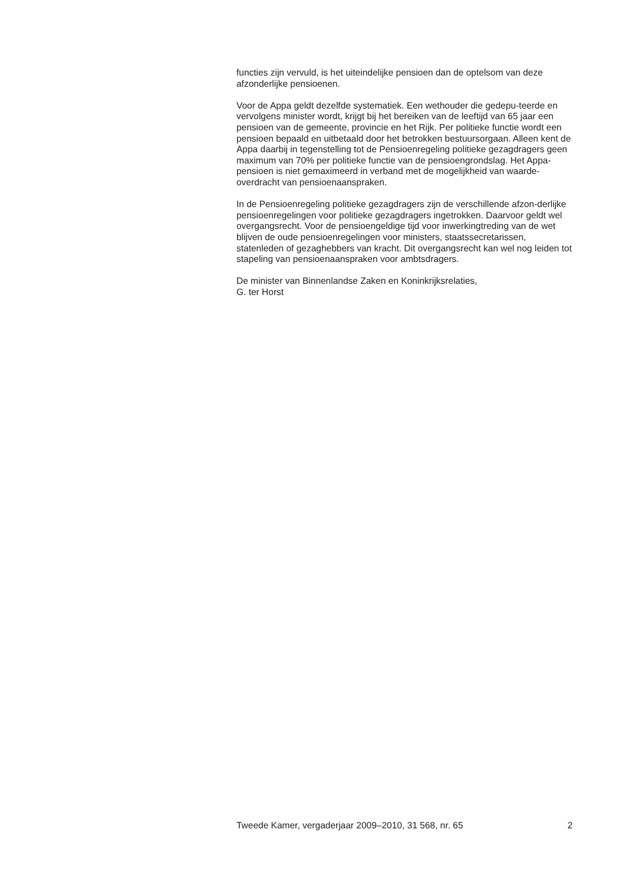functies zijn vervuld, is het uiteindelijke pensioen dan de optelsom van deze afzonderlijke pensioenen.
Voor de Appa geldt dezelfde systematiek. Een wethouder die gedepu-teerde en vervolgens minister wordt, krijgt bij het bereiken van de leeftijd van 65 jaar een pensioen van de gemeente, provincie en het Rijk. Per politieke functie wordt een pensioen bepaald en uitbetaald door het betrokken bestuursorgaan. Alleen kent de Appa daarbij in tegenstelling tot de Pensioenregeling politieke gezagdragers geen maximum van 70% per politieke functie van de pensioengrondslag. Het Appa-pensioen is niet gemaximeerd in verband met de mogelijkheid van waarde-overdracht van pensioenaanspraken.
In de Pensioenregeling politieke gezagdragers zijn de verschillende afzon-derlijke pensioenregelingen voor politieke gezagdragers ingetrokken. Daarvoor geldt wel overgangsrecht. Voor de pensioengeldige tijd voor inwerkingtreding van de wet blijven de oude pensioenregelingen voor ministers, staatssecretarissen, statenleden of gezaghebbers van kracht. Dit overgangsrecht kan wel nog leiden tot stapeling van pensioenaanspraken voor ambtsdragers.
De minister van Binnenlandse Zaken en Koninkrijksrelaties,
G. ter Horst
Tweede Kamer, vergaderjaar 2009–2010, 31 568, nr. 65 2